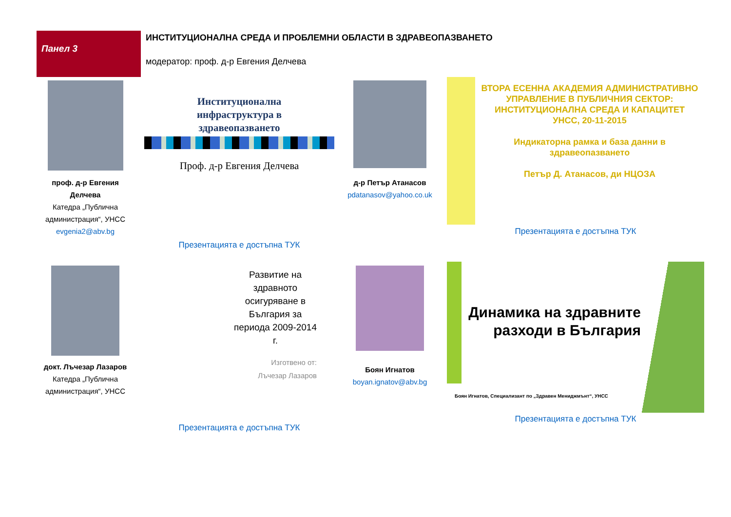Панел 3
ИНСТИТУЦИОНАЛНА СРЕДА И ПРОБЛЕМНИ ОБЛАСТИ В ЗДРАВЕОПАЗВАНЕТО
модератор: проф. д-р Евгения Делчева
проф. д-р Евгения Делчева
Катедра „Публична администрация“, УНСС
evgenia2@abv.bg
Институционална
инфраструктура в
здравеопазването
Проф. д-р Евгения Делчева
Презентацията е достъпна ТУК
д-р Петър Атанасов
pdatanasov@yahoo.co.uk
ВТОРА ЕСЕННА АКАДЕМИЯ АДМИНИСТРАТИВНО УПРАВЛЕНИЕ В ПУБЛИЧНИЯ СЕКТОР: ИНСТИТУЦИОНАЛНА СРЕДА И КАПАЦИТЕТ
УНСС, 20-11-2015
Индикаторна рамка и база данни в здравеопазването
Петър Д. Атанасов, ди НЦОЗА
Презентацията е достъпна ТУК
докт. Лъчезар Лазаров
Катедра „Публична администрация“, УНСС
Развитие на здравното осигуряване в България за периода 2009-2014 г.
Изготвено от:
Лъчезар Лазаров
Презентацията е достъпна ТУК
Боян Игнатов
boyan.ignatov@abv.bg
Динамика на здравните разходи в България
Боян Игнатов, Специализант по „Здравен Мениджмънт“, УНСС
Презентацията е достъпна ТУК